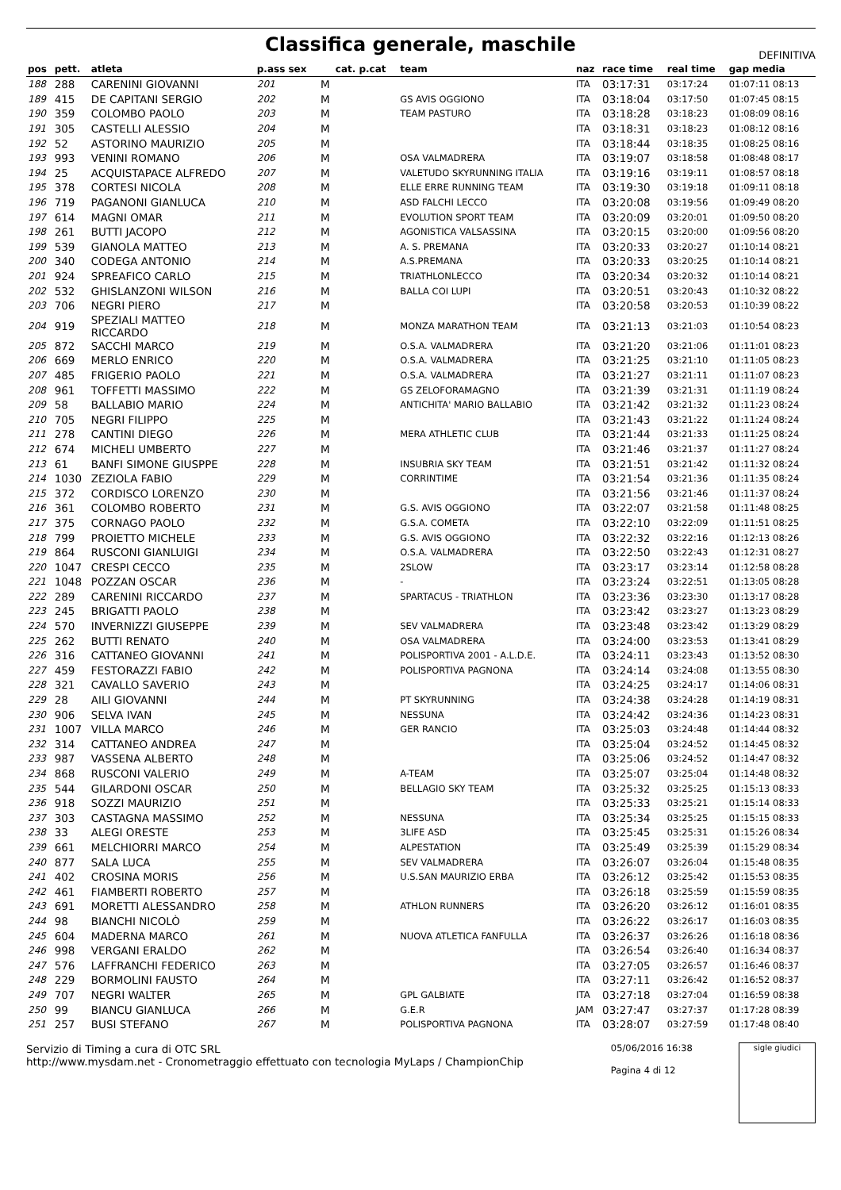Classifica generale, maschile
DEFINITIVA
| pos | pett. | atleta | p.ass sex | | cat. p.cat | team | naz | race time | real time | gap media |
| --- | --- | --- | --- | --- | --- | --- | --- | --- | --- | --- |
| 188 | 288 | CARENINI GIOVANNI | 201 | M | | | ITA | 03:17:31 | 03:17:24 | 01:07:11 08:13 |
| 189 | 415 | DE CAPITANI SERGIO | 202 | M | | GS AVIS OGGIONO | ITA | 03:18:04 | 03:17:50 | 01:07:45 08:15 |
| 190 | 359 | COLOMBO PAOLO | 203 | M | | TEAM PASTURO | ITA | 03:18:28 | 03:18:23 | 01:08:09 08:16 |
| 191 | 305 | CASTELLI ALESSIO | 204 | M | | | ITA | 03:18:31 | 03:18:23 | 01:08:12 08:16 |
| 192 | 52 | ASTORINO MAURIZIO | 205 | M | | | ITA | 03:18:44 | 03:18:35 | 01:08:25 08:16 |
| 193 | 993 | VENINI ROMANO | 206 | M | | OSA VALMADRERA | ITA | 03:19:07 | 03:18:58 | 01:08:48 08:17 |
| 194 | 25 | ACQUISTAPACE ALFREDO | 207 | M | | VALETUDO SKYRUNNING ITALIA | ITA | 03:19:16 | 03:19:11 | 01:08:57 08:18 |
| 195 | 378 | CORTESI NICOLA | 208 | M | | ELLE ERRE RUNNING TEAM | ITA | 03:19:30 | 03:19:18 | 01:09:11 08:18 |
| 196 | 719 | PAGANONI GIANLUCA | 210 | M | | ASD FALCHI LECCO | ITA | 03:20:08 | 03:19:56 | 01:09:49 08:20 |
| 197 | 614 | MAGNI OMAR | 211 | M | | EVOLUTION SPORT TEAM | ITA | 03:20:09 | 03:20:01 | 01:09:50 08:20 |
| 198 | 261 | BUTTI JACOPO | 212 | M | | AGONISTICA VALSASSINA | ITA | 03:20:15 | 03:20:00 | 01:09:56 08:20 |
| 199 | 539 | GIANOLA MATTEO | 213 | M | | A. S. PREMANA | ITA | 03:20:33 | 03:20:27 | 01:10:14 08:21 |
| 200 | 340 | CODEGA ANTONIO | 214 | M | | A.S.PREMANA | ITA | 03:20:33 | 03:20:25 | 01:10:14 08:21 |
| 201 | 924 | SPREAFICO CARLO | 215 | M | | TRIATHLONLECCO | ITA | 03:20:34 | 03:20:32 | 01:10:14 08:21 |
| 202 | 532 | GHISLANZONI WILSON | 216 | M | | BALLA COI LUPI | ITA | 03:20:51 | 03:20:43 | 01:10:32 08:22 |
| 203 | 706 | NEGRI PIERO | 217 | M | | | ITA | 03:20:58 | 03:20:53 | 01:10:39 08:22 |
| 204 | 919 | SPEZIALI MATTEO RICCARDO | 218 | M | | MONZA MARATHON TEAM | ITA | 03:21:13 | 03:21:03 | 01:10:54 08:23 |
| 205 | 872 | SACCHI MARCO | 219 | M | | O.S.A. VALMADRERA | ITA | 03:21:20 | 03:21:06 | 01:11:01 08:23 |
| 206 | 669 | MERLO ENRICO | 220 | M | | O.S.A. VALMADRERA | ITA | 03:21:25 | 03:21:10 | 01:11:05 08:23 |
| 207 | 485 | FRIGERIO PAOLO | 221 | M | | O.S.A. VALMADRERA | ITA | 03:21:27 | 03:21:11 | 01:11:07 08:23 |
| 208 | 961 | TOFFETTI MASSIMO | 222 | M | | GS ZELOFORAMAGNO | ITA | 03:21:39 | 03:21:31 | 01:11:19 08:24 |
| 209 | 58 | BALLABIO MARIO | 224 | M | | ANTICHITA' MARIO BALLABIO | ITA | 03:21:42 | 03:21:32 | 01:11:23 08:24 |
| 210 | 705 | NEGRI FILIPPO | 225 | M | | | ITA | 03:21:43 | 03:21:22 | 01:11:24 08:24 |
| 211 | 278 | CANTINI DIEGO | 226 | M | | MERA ATHLETIC CLUB | ITA | 03:21:44 | 03:21:33 | 01:11:25 08:24 |
| 212 | 674 | MICHELI UMBERTO | 227 | M | | | ITA | 03:21:46 | 03:21:37 | 01:11:27 08:24 |
| 213 | 61 | BANFI SIMONE GIUSPPE | 228 | M | | INSUBRIA SKY TEAM | ITA | 03:21:51 | 03:21:42 | 01:11:32 08:24 |
| 214 | 1030 | ZEZIOLA FABIO | 229 | M | | CORRINTIME | ITA | 03:21:54 | 03:21:36 | 01:11:35 08:24 |
| 215 | 372 | CORDISCO LORENZO | 230 | M | | | ITA | 03:21:56 | 03:21:46 | 01:11:37 08:24 |
| 216 | 361 | COLOMBO ROBERTO | 231 | M | | G.S. AVIS OGGIONO | ITA | 03:22:07 | 03:21:58 | 01:11:48 08:25 |
| 217 | 375 | CORNAGO PAOLO | 232 | M | | G.S.A. COMETA | ITA | 03:22:10 | 03:22:09 | 01:11:51 08:25 |
| 218 | 799 | PROIETTO MICHELE | 233 | M | | G.S. AVIS OGGIONO | ITA | 03:22:32 | 03:22:16 | 01:12:13 08:26 |
| 219 | 864 | RUSCONI GIANLUIGI | 234 | M | | O.S.A. VALMADRERA | ITA | 03:22:50 | 03:22:43 | 01:12:31 08:27 |
| 220 | 1047 | CRESPI CECCO | 235 | M | | 2SLOW | ITA | 03:23:17 | 03:23:14 | 01:12:58 08:28 |
| 221 | 1048 | POZZAN OSCAR | 236 | M | | - | ITA | 03:23:24 | 03:22:51 | 01:13:05 08:28 |
| 222 | 289 | CARENINI RICCARDO | 237 | M | | SPARTACUS - TRIATHLON | ITA | 03:23:36 | 03:23:30 | 01:13:17 08:28 |
| 223 | 245 | BRIGATTI PAOLO | 238 | M | | | ITA | 03:23:42 | 03:23:27 | 01:13:23 08:29 |
| 224 | 570 | INVERNIZZI GIUSEPPE | 239 | M | | SEV VALMADRERA | ITA | 03:23:48 | 03:23:42 | 01:13:29 08:29 |
| 225 | 262 | BUTTI RENATO | 240 | M | | OSA VALMADRERA | ITA | 03:24:00 | 03:23:53 | 01:13:41 08:29 |
| 226 | 316 | CATTANEO GIOVANNI | 241 | M | | POLISPORTIVA 2001 - A.L.D.E. | ITA | 03:24:11 | 03:23:43 | 01:13:52 08:30 |
| 227 | 459 | FESTORAZZI FABIO | 242 | M | | POLISPORTIVA PAGNONA | ITA | 03:24:14 | 03:24:08 | 01:13:55 08:30 |
| 228 | 321 | CAVALLO SAVERIO | 243 | M | | | ITA | 03:24:25 | 03:24:17 | 01:14:06 08:31 |
| 229 | 28 | AILI GIOVANNI | 244 | M | | PT SKYRUNNING | ITA | 03:24:38 | 03:24:28 | 01:14:19 08:31 |
| 230 | 906 | SELVA IVAN | 245 | M | | NESSUNA | ITA | 03:24:42 | 03:24:36 | 01:14:23 08:31 |
| 231 | 1007 | VILLA MARCO | 246 | M | | GER RANCIO | ITA | 03:25:03 | 03:24:48 | 01:14:44 08:32 |
| 232 | 314 | CATTANEO ANDREA | 247 | M | | | ITA | 03:25:04 | 03:24:52 | 01:14:45 08:32 |
| 233 | 987 | VASSENA ALBERTO | 248 | M | | | ITA | 03:25:06 | 03:24:52 | 01:14:47 08:32 |
| 234 | 868 | RUSCONI VALERIO | 249 | M | | A-TEAM | ITA | 03:25:07 | 03:25:04 | 01:14:48 08:32 |
| 235 | 544 | GILARDONI OSCAR | 250 | M | | BELLAGIO SKY TEAM | ITA | 03:25:32 | 03:25:25 | 01:15:13 08:33 |
| 236 | 918 | SOZZI MAURIZIO | 251 | M | | | ITA | 03:25:33 | 03:25:21 | 01:15:14 08:33 |
| 237 | 303 | CASTAGNA MASSIMO | 252 | M | | NESSUNA | ITA | 03:25:34 | 03:25:25 | 01:15:15 08:33 |
| 238 | 33 | ALEGI ORESTE | 253 | M | | 3LIFE ASD | ITA | 03:25:45 | 03:25:31 | 01:15:26 08:34 |
| 239 | 661 | MELCHIORRI MARCO | 254 | M | | ALPESTATION | ITA | 03:25:49 | 03:25:39 | 01:15:29 08:34 |
| 240 | 877 | SALA LUCA | 255 | M | | SEV VALMADRERA | ITA | 03:26:07 | 03:26:04 | 01:15:48 08:35 |
| 241 | 402 | CROSINA MORIS | 256 | M | | U.S.SAN MAURIZIO ERBA | ITA | 03:26:12 | 03:25:42 | 01:15:53 08:35 |
| 242 | 461 | FIAMBERTI ROBERTO | 257 | M | | | ITA | 03:26:18 | 03:25:59 | 01:15:59 08:35 |
| 243 | 691 | MORETTI ALESSANDRO | 258 | M | | ATHLON RUNNERS | ITA | 03:26:20 | 03:26:12 | 01:16:01 08:35 |
| 244 | 98 | BIANCHI NICOLÒ | 259 | M | | | ITA | 03:26:22 | 03:26:17 | 01:16:03 08:35 |
| 245 | 604 | MADERNA MARCO | 261 | M | | NUOVA ATLETICA FANFULLA | ITA | 03:26:37 | 03:26:26 | 01:16:18 08:36 |
| 246 | 998 | VERGANI ERALDO | 262 | M | | | ITA | 03:26:54 | 03:26:40 | 01:16:34 08:37 |
| 247 | 576 | LAFFRANCHI FEDERICO | 263 | M | | | ITA | 03:27:05 | 03:26:57 | 01:16:46 08:37 |
| 248 | 229 | BORMOLINI FAUSTO | 264 | M | | | ITA | 03:27:11 | 03:26:42 | 01:16:52 08:37 |
| 249 | 707 | NEGRI WALTER | 265 | M | | GPL GALBIATE | ITA | 03:27:18 | 03:27:04 | 01:16:59 08:38 |
| 250 | 99 | BIANCU GIANLUCA | 266 | M | | G.E.R | JAM | 03:27:47 | 03:27:37 | 01:17:28 08:39 |
| 251 | 257 | BUSI STEFANO | 267 | M | | POLISPORTIVA PAGNONA | ITA | 03:28:07 | 03:27:59 | 01:17:48 08:40 |
Servizio di Timing a cura di OTC SRL
http://www.mysdam.net - Cronometraggio effettuato con tecnologia MyLaps / ChampionChip
05/06/2016 16:38
Pagina 4 di 12
sigle giudici